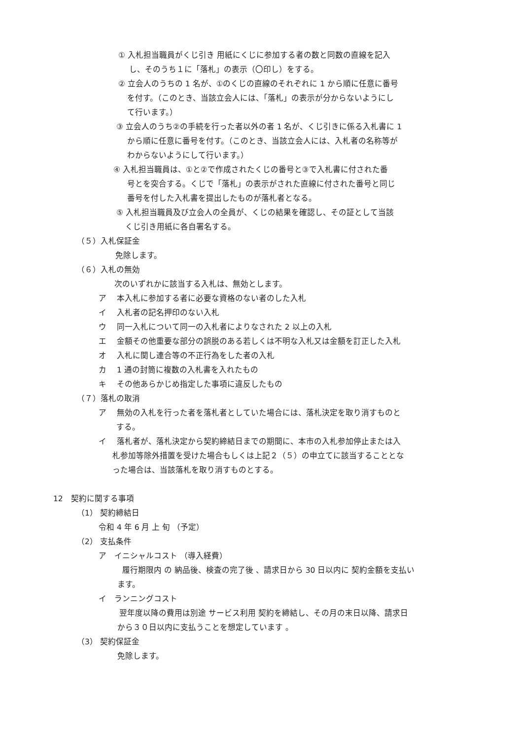① 入札担当職員がくじ引き 用紙にくじに参加する者の数と同数の直線を記入
し、そのうち１に「落札」の表示（〇印し）をする。
② 立会人のうちの 1 名が、①のくじの直線のそれぞれに 1 から順に任意に番号
を付す。（このとき、当該立会人には、「落札」の表示が分からないようにし
て行います。）
③ 立会人のうち②の手続を行った者以外の者 1 名が、くじ引きに係る入札書に 1
から順に任意に番号を付す。（このとき、当該立会人には、入札者の名称等が
わからないようにして行います。）
④ 入札担当職員は、①と②で作成されたくじの番号と③で入札書に付された番
号とを突合する。くじで「落札」の表示がされた直線に付された番号と同じ
番号を付した入札書を提出したものが落札者となる。
⑤ 入札担当職員及び立会人の全員が、くじの結果を確認し、その証として当該
くじ引き用紙に各自署名する。
（５）入札保証金
免除します。
（６）入札の無効
次のいずれかに該当する入札は、無効とします。
ア　 本入札に参加する者に必要な資格のない者のした入札
イ　 入札者の記名押印のない入札
ウ　 同一入札について同一の入札者によりなされた 2 以上の入札
エ　 金額その他重要な部分の誤脱のある若しくは不明な入札又は金額を訂正した入札
オ　 入札に関し連合等の不正行為をした者の入札
カ　 1 通の封筒に複数の入札書を入れたもの
キ　 その他あらかじめ指定した事項に違反したもの
（７）落札の取消
ア　 無効の入札を行った者を落札者としていた場合には、落札決定を取り消すものと
する。
イ　 落札者が、落札決定から契約締結日までの期間に、本市の入札参加停止または入
札参加等除外措置を受けた場合もしくは上記２（５）の申立てに該当することとな
った場合は、当該落札を取り消すものとする。
12　契約に関する事項
（1） 契約締結日
令和 4 年 6 月 上 旬 （予定）
（2） 支払条件
ア　イニシャルコスト （導入経費）
履行期限内 の 納品後、検査の完了後 、請求日から 30 日以内に 契約金額を支払い
ます。
イ　ランニングコスト
翌年度以降の費用は別途 サービス利用 契約を締結し、その月の末日以降、請求日
から３０日以内に支払うことを想定しています 。
（3） 契約保証金
免除します。